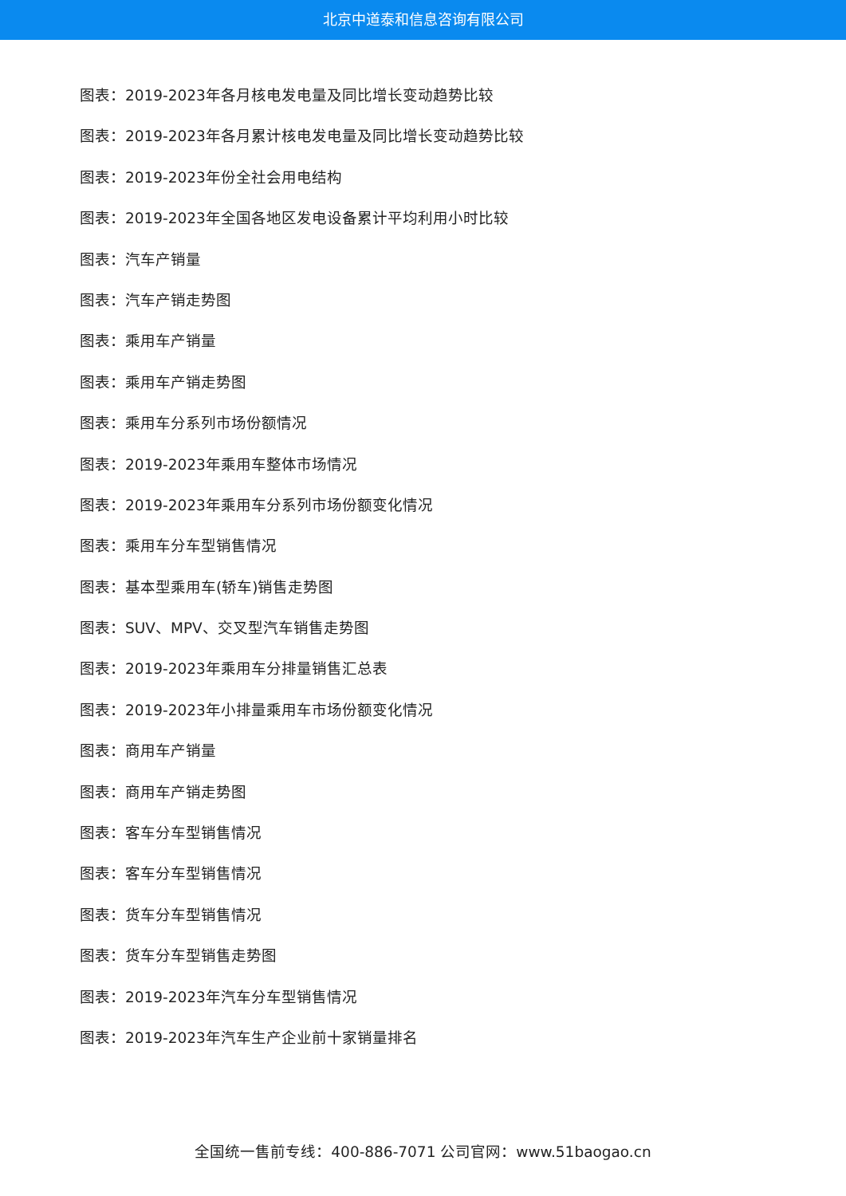北京中道泰和信息咨询有限公司
图表：2019-2023年各月核电发电量及同比增长变动趋势比较
图表：2019-2023年各月累计核电发电量及同比增长变动趋势比较
图表：2019-2023年份全社会用电结构
图表：2019-2023年全国各地区发电设备累计平均利用小时比较
图表：汽车产销量
图表：汽车产销走势图
图表：乘用车产销量
图表：乘用车产销走势图
图表：乘用车分系列市场份额情况
图表：2019-2023年乘用车整体市场情况
图表：2019-2023年乘用车分系列市场份额变化情况
图表：乘用车分车型销售情况
图表：基本型乘用车(轿车)销售走势图
图表：SUV、MPV、交叉型汽车销售走势图
图表：2019-2023年乘用车分排量销售汇总表
图表：2019-2023年小排量乘用车市场份额变化情况
图表：商用车产销量
图表：商用车产销走势图
图表：客车分车型销售情况
图表：客车分车型销售情况
图表：货车分车型销售情况
图表：货车分车型销售走势图
图表：2019-2023年汽车分车型销售情况
图表：2019-2023年汽车生产企业前十家销量排名
全国统一售前专线：400-886-7071 公司官网：www.51baogao.cn